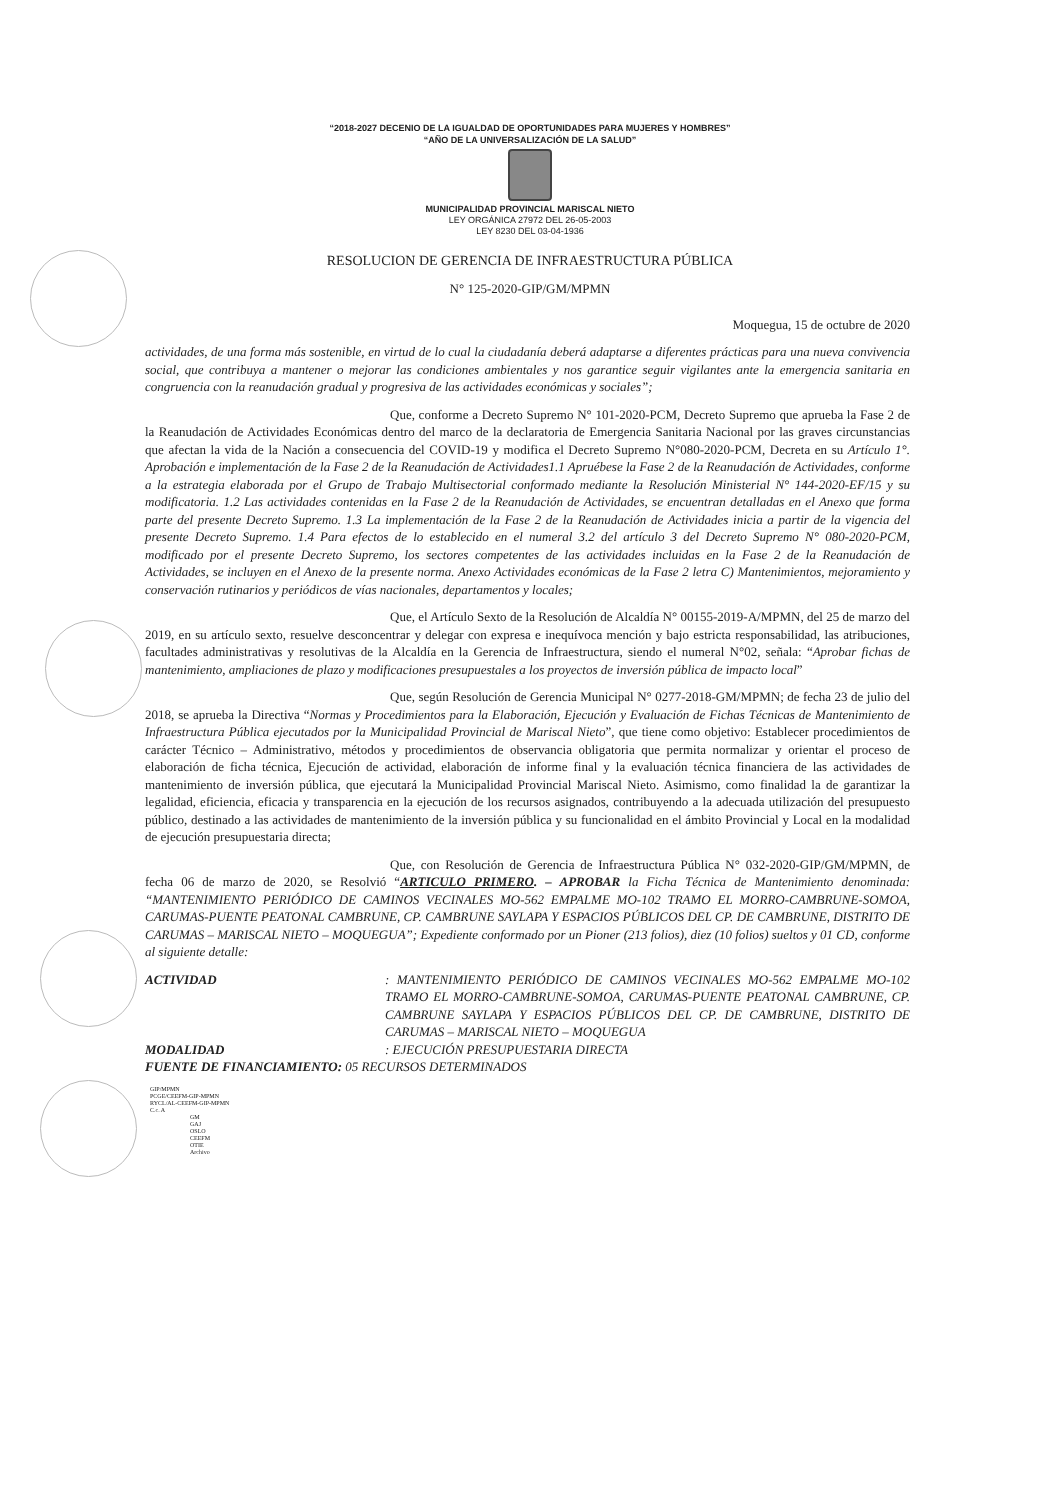“2018-2027 DECENIO DE LA IGUALDAD DE OPORTUNIDADES PARA MUJERES Y HOMBRES”
“AÑO DE LA UNIVERSALIZACIÓN DE LA SALUD”
MUNICIPALIDAD PROVINCIAL MARISCAL NIETO
LEY ORGÁNICA 27972 DEL 26-05-2003
LEY 8230 DEL 03-04-1936
RESOLUCION DE GERENCIA DE INFRAESTRUCTURA PÚBLICA
N° 125-2020-GIP/GM/MPMN
Moquegua, 15 de octubre de 2020
actividades, de una forma más sostenible, en virtud de lo cual la ciudadanía deberá adaptarse a diferentes prácticas para una nueva convivencia social, que contribuya a mantener o mejorar las condiciones ambientales y nos garantice seguir vigilantes ante la emergencia sanitaria en congruencia con la reanudación gradual y progresiva de las actividades económicas y sociales”;
Que, conforme a Decreto Supremo N° 101-2020-PCM, Decreto Supremo que aprueba la Fase 2 de la Reanudación de Actividades Económicas dentro del marco de la declaratoria de Emergencia Sanitaria Nacional por las graves circunstancias que afectan la vida de la Nación a consecuencia del COVID-19 y modifica el Decreto Supremo N°080-2020-PCM, Decreta en su Artículo 1°. Aprobación e implementación de la Fase 2 de la Reanudación de Actividades1.1 Apruébese la Fase 2 de la Reanudación de Actividades, conforme a la estrategia elaborada por el Grupo de Trabajo Multisectorial conformado mediante la Resolución Ministerial N° 144-2020-EF/15 y su modificatoria. 1.2 Las actividades contenidas en la Fase 2 de la Reanudación de Actividades, se encuentran detalladas en el Anexo que forma parte del presente Decreto Supremo. 1.3 La implementación de la Fase 2 de la Reanudación de Actividades inicia a partir de la vigencia del presente Decreto Supremo. 1.4 Para efectos de lo establecido en el numeral 3.2 del artículo 3 del Decreto Supremo N° 080-2020-PCM, modificado por el presente Decreto Supremo, los sectores competentes de las actividades incluidas en la Fase 2 de la Reanudación de Actividades, se incluyen en el Anexo de la presente norma. Anexo Actividades económicas de la Fase 2 letra C) Mantenimientos, mejoramiento y conservación rutinarios y periódicos de vías nacionales, departamentos y locales;
Que, el Artículo Sexto de la Resolución de Alcaldía N° 00155-2019-A/MPMN, del 25 de marzo del 2019, en su artículo sexto, resuelve desconcentrar y delegar con expresa e inequívoca mención y bajo estricta responsabilidad, las atribuciones, facultades administrativas y resolutivas de la Alcaldía en la Gerencia de Infraestructura, siendo el numeral N°02, señala: “Aprobar fichas de mantenimiento, ampliaciones de plazo y modificaciones presupuestales a los proyectos de inversión pública de impacto local”
Que, según Resolución de Gerencia Municipal N° 0277-2018-GM/MPMN; de fecha 23 de julio del 2018, se aprueba la Directiva “Normas y Procedimientos para la Elaboración, Ejecución y Evaluación de Fichas Técnicas de Mantenimiento de Infraestructura Pública ejecutados por la Municipalidad Provincial de Mariscal Nieto”, que tiene como objetivo: Establecer procedimientos de carácter Técnico – Administrativo, métodos y procedimientos de observancia obligatoria que permita normalizar y orientar el proceso de elaboración de ficha técnica, Ejecución de actividad, elaboración de informe final y la evaluación técnica financiera de las actividades de mantenimiento de inversión pública, que ejecutará la Municipalidad Provincial Mariscal Nieto. Asimismo, como finalidad la de garantizar la legalidad, eficiencia, eficacia y transparencia en la ejecución de los recursos asignados, contribuyendo a la adecuada utilización del presupuesto público, destinado a las actividades de mantenimiento de la inversión pública y su funcionalidad en el ámbito Provincial y Local en la modalidad de ejecución presupuestaria directa;
Que, con Resolución de Gerencia de Infraestructura Pública N° 032-2020-GIP/GM/MPMN, de fecha 06 de marzo de 2020, se Resolvió “ARTICULO PRIMERO. – APROBAR la Ficha Técnica de Mantenimiento denominada: “MANTENIMIENTO PERIÓDICO DE CAMINOS VECINALES MO-562 EMPALME MO-102 TRAMO EL MORRO-CAMBRUNE-SOMOA, CARUMAS-PUENTE PEATONAL CAMBRUNE, CP. CAMBRUNE SAYLAPA Y ESPACIOS PÚBLICOS DEL CP. DE CAMBRUNE, DISTRITO DE CARUMAS – MARISCAL NIETO – MOQUEGUA”; Expediente conformado por un Pioner (213 folios), diez (10 folios) sueltos y 01 CD, conforme al siguiente detalle:
ACTIVIDAD: MANTENIMIENTO PERIÓDICO DE CAMINOS VECINALES MO-562 EMPALME MO-102 TRAMO EL MORRO-CAMBRUNE-SOMOA, CARUMAS-PUENTE PEATONAL CAMBRUNE, CP. CAMBRUNE SAYLAPA Y ESPACIOS PÚBLICOS DEL CP. DE CAMBRUNE, DISTRITO DE CARUMAS – MARISCAL NIETO – MOQUEGUA MODALIDAD: EJECUCIÓN PRESUPUESTARIA DIRECTA
FUENTE DE FINANCIAMIENTO: 05 RECURSOS DETERMINADOS
GIP/MPMN
PCGE/CEEFM-GIP-MPMN
RYCL/AL-CEEFM-GIP-MPMN
C.c. A
GM
GAJ
OSLO
CEEFM
OTIE
Archivo